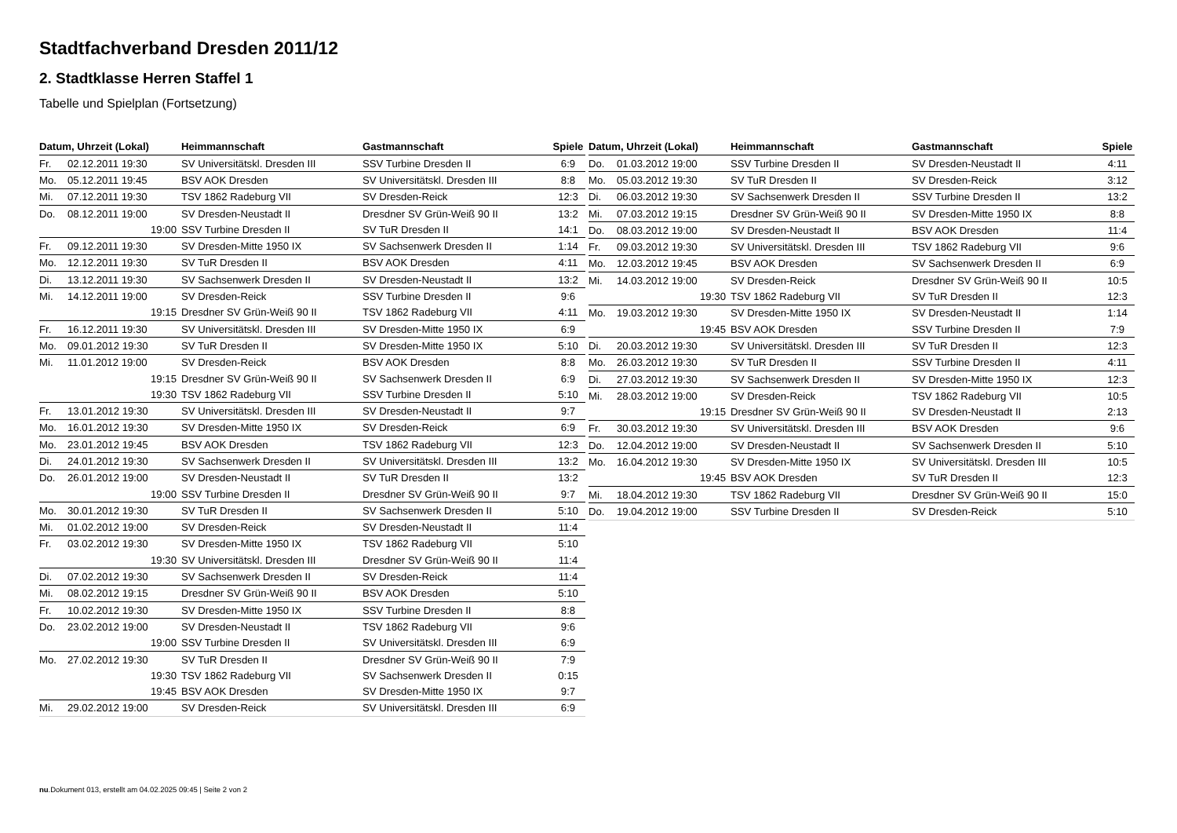Stadtfachverband Dresden 2011/12
2. Stadtklasse Herren Staffel 1
Tabelle und Spielplan (Fortsetzung)
| Datum, Uhrzeit (Lokal) | | Heimmannschaft | Gastmannschaft | Spiele |
| --- | --- | --- | --- | --- |
| Fr. | 02.12.2011 19:30 | SV Universitätskl. Dresden III | SSV Turbine Dresden II | 6:9 |
| Mo. | 05.12.2011 19:45 | BSV AOK Dresden | SV Universitätskl. Dresden III | 8:8 |
| Mi. | 07.12.2011 19:30 | TSV 1862 Radeburg VII | SV Dresden-Reick | 12:3 |
| Do. | 08.12.2011 19:00 | SV Dresden-Neustadt II | Dresdner SV Grün-Weiß 90 II | 13:2 |
| | 19:00 | SSV Turbine Dresden II | SV TuR Dresden II | 14:1 |
| Fr. | 09.12.2011 19:30 | SV Dresden-Mitte 1950 IX | SV Sachsenwerk Dresden II | 1:14 |
| Mo. | 12.12.2011 19:30 | SV TuR Dresden II | BSV AOK Dresden | 4:11 |
| Di. | 13.12.2011 19:30 | SV Sachsenwerk Dresden II | SV Dresden-Neustadt II | 13:2 |
| Mi. | 14.12.2011 19:00 | SV Dresden-Reick | SSV Turbine Dresden II | 9:6 |
| | 19:15 | Dresdner SV Grün-Weiß 90 II | TSV 1862 Radeburg VII | 4:11 |
| Fr. | 16.12.2011 19:30 | SV Universitätskl. Dresden III | SV Dresden-Mitte 1950 IX | 6:9 |
| Mo. | 09.01.2012 19:30 | SV TuR Dresden II | SV Dresden-Mitte 1950 IX | 5:10 |
| Mi. | 11.01.2012 19:00 | SV Dresden-Reick | BSV AOK Dresden | 8:8 |
| | 19:15 | Dresdner SV Grün-Weiß 90 II | SV Sachsenwerk Dresden II | 6:9 |
| | 19:30 | TSV 1862 Radeburg VII | SSV Turbine Dresden II | 5:10 |
| Fr. | 13.01.2012 19:30 | SV Universitätskl. Dresden III | SV Dresden-Neustadt II | 9:7 |
| Mo. | 16.01.2012 19:30 | SV Dresden-Mitte 1950 IX | SV Dresden-Reick | 6:9 |
| Mo. | 23.01.2012 19:45 | BSV AOK Dresden | TSV 1862 Radeburg VII | 12:3 |
| Di. | 24.01.2012 19:30 | SV Sachsenwerk Dresden II | SV Universitätskl. Dresden III | 13:2 |
| Do. | 26.01.2012 19:00 | SV Dresden-Neustadt II | SV TuR Dresden II | 13:2 |
| | 19:00 | SSV Turbine Dresden II | Dresdner SV Grün-Weiß 90 II | 9:7 |
| Mo. | 30.01.2012 19:30 | SV TuR Dresden II | SV Sachsenwerk Dresden II | 5:10 |
| Mi. | 01.02.2012 19:00 | SV Dresden-Reick | SV Dresden-Neustadt II | 11:4 |
| Fr. | 03.02.2012 19:30 | SV Dresden-Mitte 1950 IX | TSV 1862 Radeburg VII | 5:10 |
| | 19:30 | SV Universitätskl. Dresden III | Dresdner SV Grün-Weiß 90 II | 11:4 |
| Di. | 07.02.2012 19:30 | SV Sachsenwerk Dresden II | SV Dresden-Reick | 11:4 |
| Mi. | 08.02.2012 19:15 | Dresdner SV Grün-Weiß 90 II | BSV AOK Dresden | 5:10 |
| Fr. | 10.02.2012 19:30 | SV Dresden-Mitte 1950 IX | SSV Turbine Dresden II | 8:8 |
| Do. | 23.02.2012 19:00 | SV Dresden-Neustadt II | TSV 1862 Radeburg VII | 9:6 |
| | 19:00 | SSV Turbine Dresden II | SV Universitätskl. Dresden III | 6:9 |
| Mo. | 27.02.2012 19:30 | SV TuR Dresden II | Dresdner SV Grün-Weiß 90 II | 7:9 |
| | 19:30 | TSV 1862 Radeburg VII | SV Sachsenwerk Dresden II | 0:15 |
| | 19:45 | BSV AOK Dresden | SV Dresden-Mitte 1950 IX | 9:7 |
| Mi. | 29.02.2012 19:00 | SV Dresden-Reick | SV Universitätskl. Dresden III | 6:9 |
| Datum, Uhrzeit (Lokal) | | Heimmannschaft | Gastmannschaft | Spiele |
| --- | --- | --- | --- | --- |
| Do. | 01.03.2012 19:00 | SSV Turbine Dresden II | SV Dresden-Neustadt II | 4:11 |
| Mo. | 05.03.2012 19:30 | SV TuR Dresden II | SV Dresden-Reick | 3:12 |
| Di. | 06.03.2012 19:30 | SV Sachsenwerk Dresden II | SSV Turbine Dresden II | 13:2 |
| Mi. | 07.03.2012 19:15 | Dresdner SV Grün-Weiß 90 II | SV Dresden-Mitte 1950 IX | 8:8 |
| Do. | 08.03.2012 19:00 | SV Dresden-Neustadt II | BSV AOK Dresden | 11:4 |
| Fr. | 09.03.2012 19:30 | SV Universitätskl. Dresden III | TSV 1862 Radeburg VII | 9:6 |
| Mo. | 12.03.2012 19:45 | BSV AOK Dresden | SV Sachsenwerk Dresden II | 6:9 |
| Mi. | 14.03.2012 19:00 | SV Dresden-Reick | Dresdner SV Grün-Weiß 90 II | 10:5 |
| | 19:30 | TSV 1862 Radeburg VII | SV TuR Dresden II | 12:3 |
| Mo. | 19.03.2012 19:30 | SV Dresden-Mitte 1950 IX | SV Dresden-Neustadt II | 1:14 |
| | 19:45 | BSV AOK Dresden | SSV Turbine Dresden II | 7:9 |
| Di. | 20.03.2012 19:30 | SV Universitätskl. Dresden III | SV TuR Dresden II | 12:3 |
| Mo. | 26.03.2012 19:30 | SV TuR Dresden II | SSV Turbine Dresden II | 4:11 |
| Di. | 27.03.2012 19:30 | SV Sachsenwerk Dresden II | SV Dresden-Mitte 1950 IX | 12:3 |
| Mi. | 28.03.2012 19:00 | SV Dresden-Reick | TSV 1862 Radeburg VII | 10:5 |
| | 19:15 | Dresdner SV Grün-Weiß 90 II | SV Dresden-Neustadt II | 2:13 |
| Fr. | 30.03.2012 19:30 | SV Universitätskl. Dresden III | BSV AOK Dresden | 9:6 |
| Do. | 12.04.2012 19:00 | SV Dresden-Neustadt II | SV Sachsenwerk Dresden II | 5:10 |
| Mo. | 16.04.2012 19:30 | SV Dresden-Mitte 1950 IX | SV Universitätskl. Dresden III | 10:5 |
| | 19:45 | BSV AOK Dresden | SV TuR Dresden II | 12:3 |
| Mi. | 18.04.2012 19:30 | TSV 1862 Radeburg VII | Dresdner SV Grün-Weiß 90 II | 15:0 |
| Do. | 19.04.2012 19:00 | SSV Turbine Dresden II | SV Dresden-Reick | 5:10 |
nu.Dokument 013, erstellt am 04.02.2025 09:45 | Seite 2 von 2